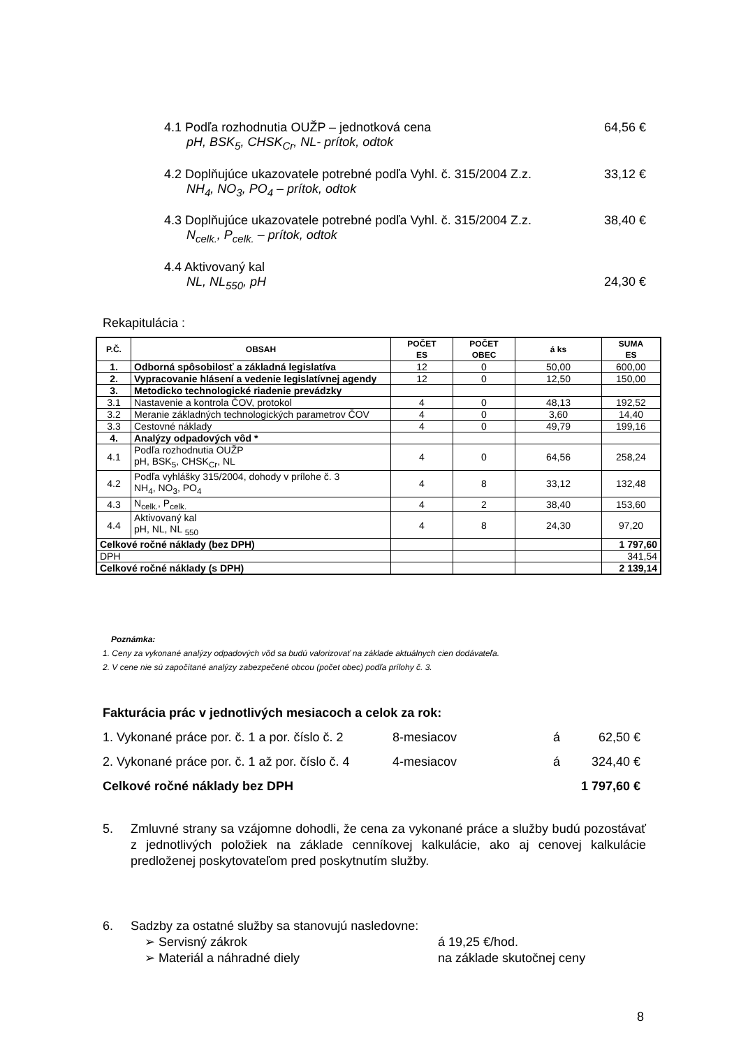4.1 Podľa rozhodnutia OUŽP – jednotková cena 64,56 €
pH, BSK<sub>5</sub>, CHSK<sub>Cr</sub>, NL- prítok, odtok
4.2 Doplňujúce ukazovatele potrebné podľa Vyhl. č. 315/2004 Z.z. 33,12 €
NH<sub>4</sub>, NO<sub>3</sub>, PO<sub>4</sub> – prítok, odtok
4.3 Doplňujúce ukazovatele potrebné podľa Vyhl. č. 315/2004 Z.z. 38,40 €
N<sub>celk.</sub>, P<sub>celk.</sub> – prítok, odtok
4.4 Aktivovaný kal
NL, NL<sub>550</sub>, pH 24,30 €
Rekapitulácia :
| P.Č. | OBSAH | POČET ES | POČET OBEC | á ks | SUMA ES |
| --- | --- | --- | --- | --- | --- |
| 1. | Odborná spôsobilosť a základná legislatíva | 12 | 0 | 50,00 | 600,00 |
| 2. | Vypracovanie hlásení a vedenie legislatívnej agendy | 12 | 0 | 12,50 | 150,00 |
| 3. | Metodicko technologické riadenie prevádzky | | | | |
| 3.1 | Nastavenie a kontrola ČOV, protokol | 4 | 0 | 48,13 | 192,52 |
| 3.2 | Meranie základných technologických parametrov ČOV | 4 | 0 | 3,60 | 14,40 |
| 3.3 | Cestovné náklady | 4 | 0 | 49,79 | 199,16 |
| 4. | Analýzy odpadových vôd * | | | | |
| 4.1 | Podľa rozhodnutia OUŽP pH, BSK<sub>5</sub>, CHSK<sub>Cr</sub>, NL | 4 | 0 | 64,56 | 258,24 |
| 4.2 | Podľa vyhlášky 315/2004, dohody v prílohe č. 3 NH<sub>4</sub>, NO<sub>3</sub>, PO<sub>4</sub> | 4 | 8 | 33,12 | 132,48 |
| 4.3 | N<sub>celk.</sub>, P<sub>celk.</sub> | 4 | 2 | 38,40 | 153,60 |
| 4.4 | Aktivovaný kal pH, NL, NL <sub>550</sub> | 4 | 8 | 24,30 | 97,20 |
| Celkové ročné náklady (bez DPH) | | | | | 1 797,60 |
| DPH | | | | | 341,54 |
| Celkové ročné náklady (s DPH) | | | | | 2 139,14 |
Poznámka:
1. Ceny za vykonané analýzy odpadových vôd sa budú valorizovať na základe aktuálnych cien dodávateľa.
2. V cene nie sú započítané analýzy zabezpečené obcou (počet obec) podľa prílohy č. 3.
Fakturácia prác v jednotlivých mesiacoch a celok za rok:
1. Vykonané práce por. č. 1 a por. číslo č. 2 8-mesiacov á 62,50 €
2. Vykonané práce por. č. 1 až por. číslo č. 4 4-mesiacov á 324,40 €
Celkové ročné náklady bez DPH 1 797,60 €
5. Zmluvné strany sa vzájomne dohodli, že cena za vykonané práce a služby budú pozostávať z jednotlivých položiek na základe cenníkovej kalkulácie, ako aj cenovej kalkulácie predloženej poskytovateľom pred poskytnutím služby.
6. Sadzby za ostatné služby sa stanovujú nasledovne:
➢ Servisný zákrok á 19,25 €/hod.
➢ Materiál a náhradné diely na základe skutočnej ceny
8